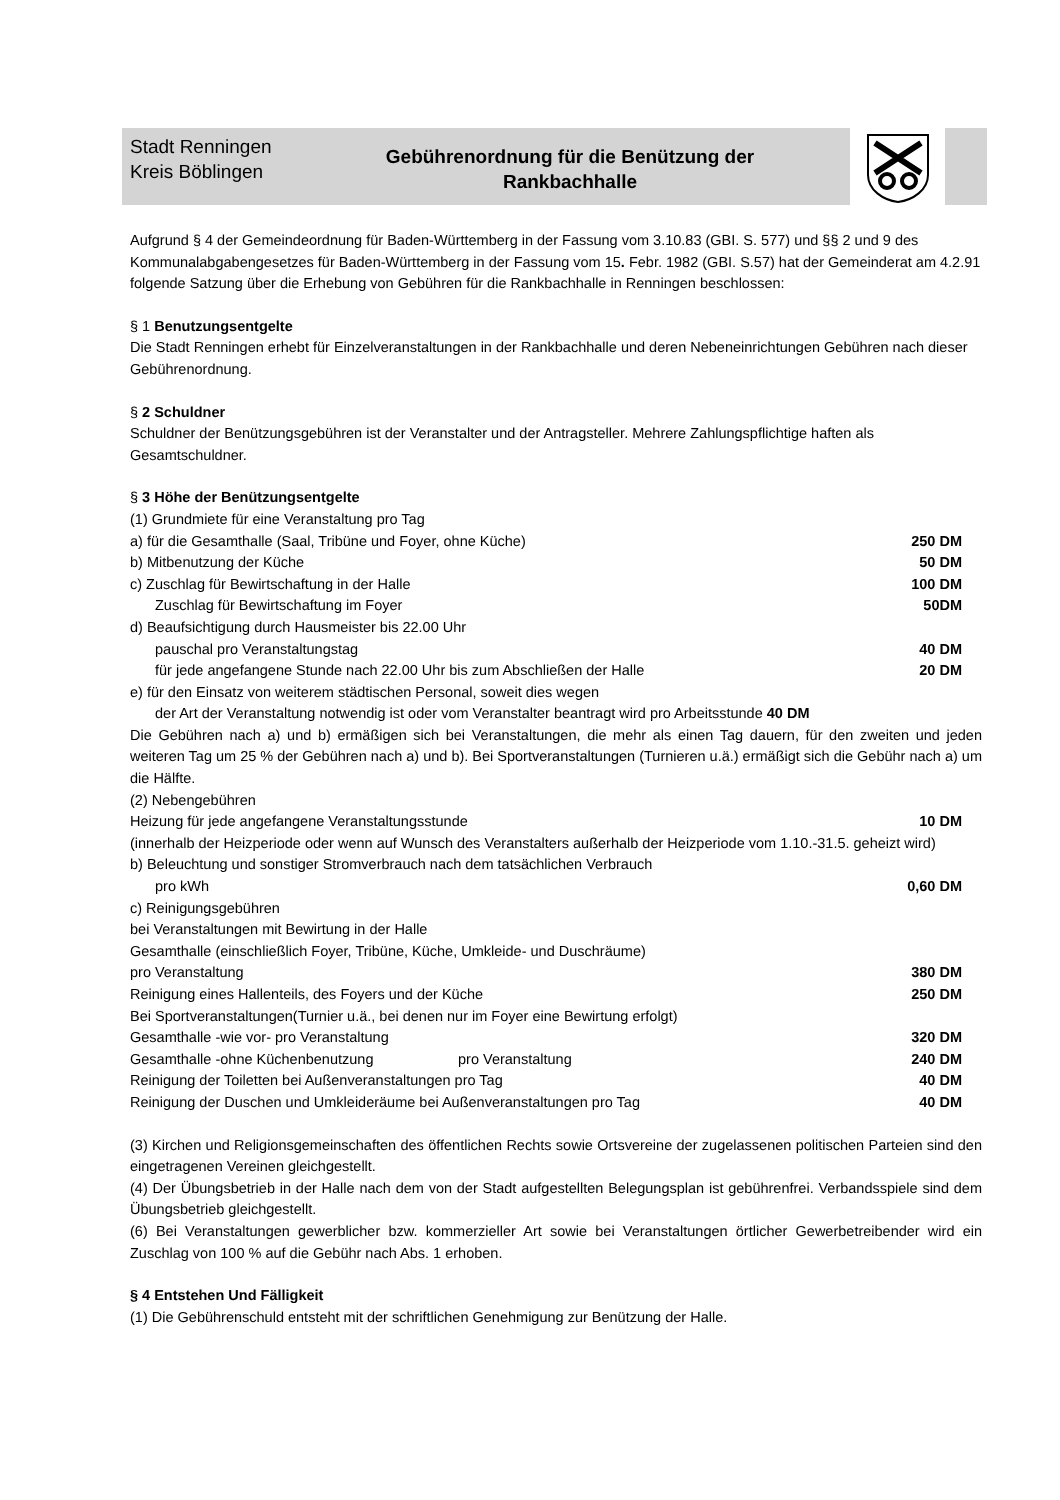Stadt Renningen
Kreis Böblingen
Gebührenordnung für die Benützung der
Rankbachhalle
Aufgrund § 4 der Gemeindeordnung für Baden-Württemberg in der Fassung vom 3.10.83 (GBI. S. 577) und §§ 2 und 9 des Kommunalabgabengesetzes für Baden-Württemberg in der Fassung vom 15. Febr. 1982 (GBI. S.57) hat der Gemeinderat am 4.2.91 folgende Satzung über die Erhebung von Gebühren für die Rankbachhalle in Renningen beschlossen:
§ 1 Benutzungsentgelte
Die Stadt Renningen erhebt für Einzelveranstaltungen in der Rankbachhalle und deren Nebeneinrichtungen Gebühren nach dieser Gebührenordnung.
§ 2 Schuldner
Schuldner der Benützungsgebühren ist der Veranstalter und der Antragsteller. Mehrere Zahlungspflichtige haften als Gesamtschuldner.
§ 3 Höhe der Benützungsentgelte
(1) Grundmiete für eine Veranstaltung pro Tag
a) für die Gesamthalle (Saal, Tribüne und Foyer, ohne Küche) 250 DM
b) Mitbenutzung der Küche 50 DM
c) Zuschlag für Bewirtschaftung in der Halle 100 DM
Zuschlag für Bewirtschaftung im Foyer 50DM
d) Beaufsichtigung durch Hausmeister bis 22.00 Uhr
pauschal pro Veranstaltungstag 40 DM
für jede angefangene Stunde nach 22.00 Uhr bis zum Abschließen der Halle 20 DM
e) für den Einsatz von weiterem städtischen Personal, soweit dies wegen
der Art der Veranstaltung notwendig ist oder vom Veranstalter beantragt wird pro Arbeitsstunde 40 DM
Die Gebühren nach a) und b) ermäßigen sich bei Veranstaltungen, die mehr als einen Tag dauern, für den zweiten und jeden weiteren Tag um 25 % der Gebühren nach a) und b). Bei Sportveranstaltungen (Turnieren u.ä.) ermäßigt sich die Gebühr nach a) um die Hälfte.
(2) Nebengebühren
Heizung für jede angefangene Veranstaltungsstunde 10 DM
(innerhalb der Heizperiode oder wenn auf Wunsch des Veranstalters außerhalb der Heizperiode vom 1.10.-31.5. geheizt wird)
b) Beleuchtung und sonstiger Stromverbrauch nach dem tatsächlichen Verbrauch
pro kWh 0,60 DM
c) Reinigungsgebühren
bei Veranstaltungen mit Bewirtung in der Halle
Gesamthalle (einschließlich Foyer, Tribüne, Küche, Umkleide- und Duschräume)
pro Veranstaltung 380 DM
Reinigung eines Hallenteils, des Foyers und der Küche 250 DM
Bei Sportveranstaltungen(Turnier u.ä., bei denen nur im Foyer eine Bewirtung erfolgt)
Gesamthalle -wie vor- pro Veranstaltung 320 DM
Gesamthalle -ohne Küchenbenutzung pro Veranstaltung 240 DM
Reinigung der Toiletten bei Außenveranstaltungen pro Tag 40 DM
Reinigung der Duschen und Umkleideräume bei Außenveranstaltungen pro Tag 40 DM
(3) Kirchen und Religionsgemeinschaften des öffentlichen Rechts sowie Ortsvereine der zugelassenen politischen Parteien sind den eingetragenen Vereinen gleichgestellt.
(4) Der Übungsbetrieb in der Halle nach dem von der Stadt aufgestellten Belegungsplan ist gebührenfrei. Verbandsspiele sind dem Übungsbetrieb gleichgestellt.
(6) Bei Veranstaltungen gewerblicher bzw. kommerzieller Art sowie bei Veranstaltungen örtlicher Gewerbetreibender wird ein Zuschlag von 100 % auf die Gebühr nach Abs. 1 erhoben.
§ 4 Entstehen Und Fälligkeit
(1) Die Gebührenschuld entsteht mit der schriftlichen Genehmigung zur Benützung der Halle.